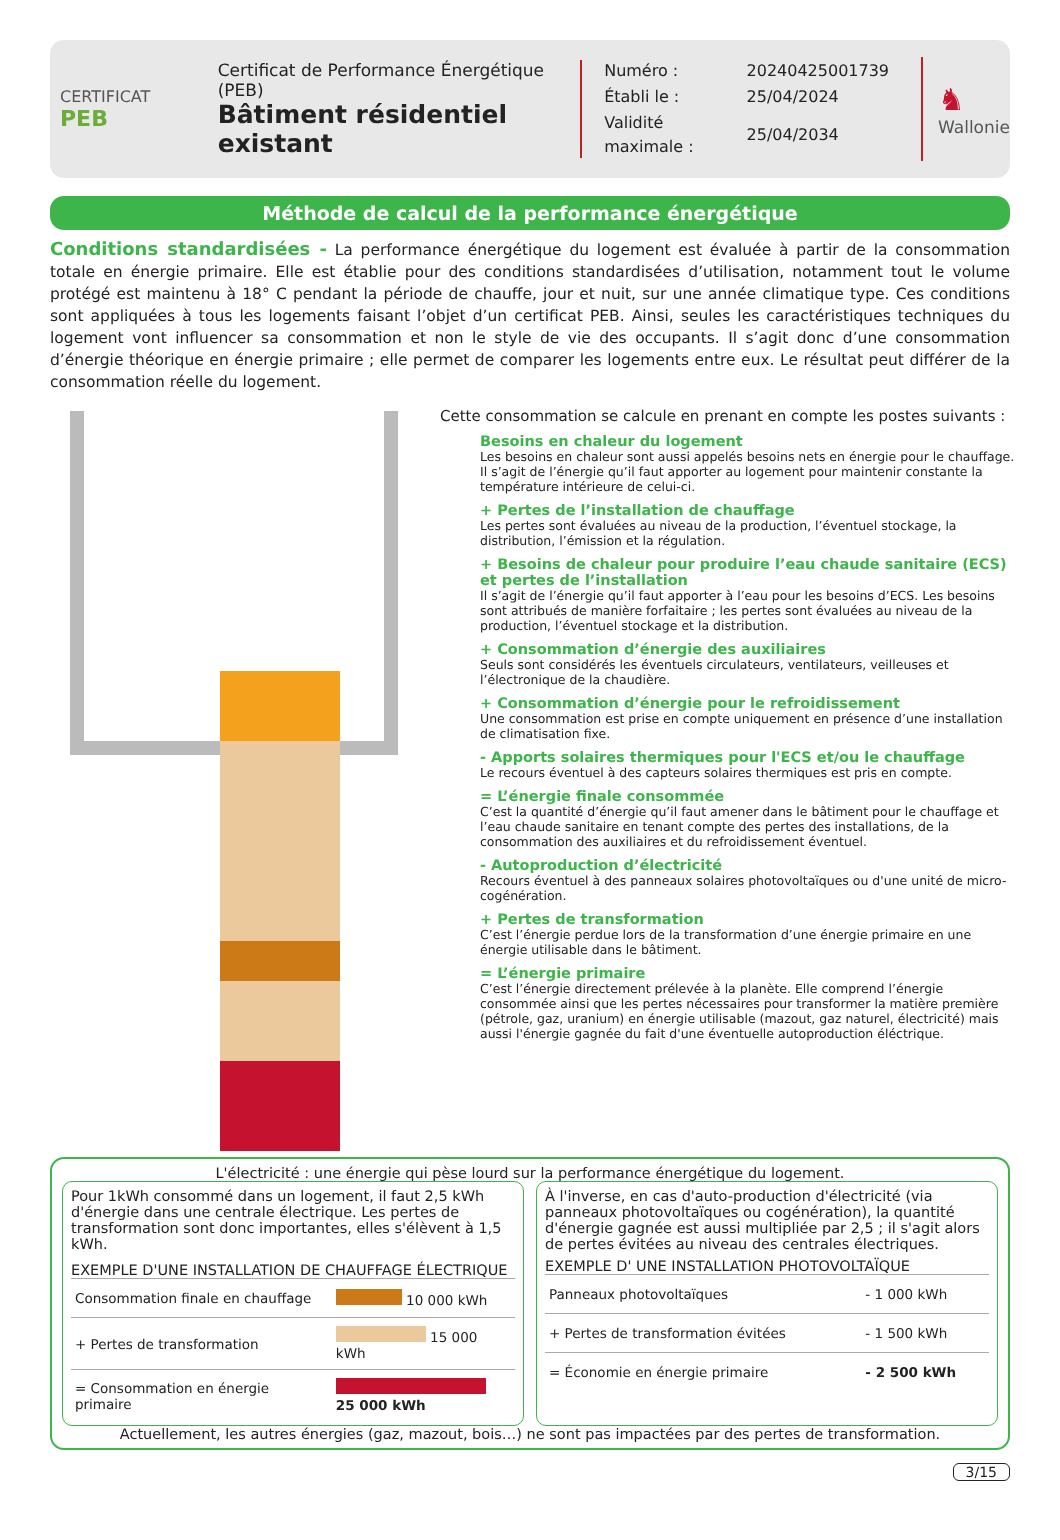CERTIFICAT
PEB
Certificat de Performance Énergétique (PEB)
Bâtiment résidentiel existant
| Numéro : | 20240425001739 |
| Établi le : | 25/04/2024 |
| Validité maximale : | 25/04/2034 |
♞
Wallonie
Méthode de calcul de la performance énergétique
Conditions standardisées - La performance énergétique du logement est évaluée à partir de la consommation totale en énergie primaire. Elle est établie pour des conditions standardisées d’utilisation, notamment tout le volume protégé est maintenu à 18° C pendant la période de chauffe, jour et nuit, sur une année climatique type. Ces conditions sont appliquées à tous les logements faisant l’objet d’un certificat PEB. Ainsi, seules les caractéristiques techniques du logement vont influencer sa consommation et non le style de vie des occupants. Il s’agit donc d’une consommation d’énergie théorique en énergie primaire ; elle permet de comparer les logements entre eux. Le résultat peut différer de la consommation réelle du logement.
Cette consommation se calcule en prenant en compte les postes suivants :
Besoins en chaleur du logement
Les besoins en chaleur sont aussi appelés besoins nets en énergie pour le chauffage.
Il s’agit de l’énergie qu’il faut apporter au logement pour maintenir constante la température intérieure de celui-ci.
+ Pertes de l’installation de chauffage
Les pertes sont évaluées au niveau de la production, l’éventuel stockage, la distribution, l’émission et la régulation.
+ Besoins de chaleur pour produire l’eau chaude sanitaire (ECS) et pertes de l’installation
Il s’agit de l’énergie qu’il faut apporter à l’eau pour les besoins d’ECS. Les besoins sont attribués de manière forfaitaire ; les pertes sont évaluées au niveau de la production, l’éventuel stockage et la distribution.
+ Consommation d’énergie des auxiliaires
Seuls sont considérés les éventuels circulateurs, ventilateurs, veilleuses et l’électronique de la chaudière.
+ Consommation d’énergie pour le refroidissement
Une consommation est prise en compte uniquement en présence d’une installation de climatisation fixe.
- Apports solaires thermiques pour l'ECS et/ou le chauffage
Le recours éventuel à des capteurs solaires thermiques est pris en compte.
= L’énergie finale consommée
C’est la quantité d’énergie qu’il faut amener dans le bâtiment pour le chauffage et l’eau chaude sanitaire en tenant compte des pertes des installations, de la consommation des auxiliaires et du refroidissement éventuel.
- Autoproduction d’électricité
Recours éventuel à des panneaux solaires photovoltaïques ou d'une unité de micro-cogénération.
+ Pertes de transformation
C’est l’énergie perdue lors de la transformation d’une énergie primaire en une énergie utilisable dans le bâtiment.
= L’énergie primaire
C’est l’énergie directement prélevée à la planète. Elle comprend l’énergie consommée ainsi que les pertes nécessaires pour transformer la matière première (pétrole, gaz, uranium) en énergie utilisable (mazout, gaz naturel, électricité) mais aussi l'énergie gagnée du fait d'une éventuelle autoproduction éléctrique.
L'électricité : une énergie qui pèse lourd sur la performance énergétique du logement.
Pour 1kWh consommé dans un logement, il faut 2,5 kWh d'énergie dans une centrale électrique. Les pertes de transformation sont donc importantes, elles s'élèvent à 1,5 kWh.
EXEMPLE D'UNE INSTALLATION DE CHAUFFAGE ÉLECTRIQUE
| Consommation finale en chauffage | 10 000 kWh |
| + Pertes de transformation | 15 000 kWh |
| = Consommation en énergie primaire | 25 000 kWh |
À l'inverse, en cas d'auto-production d'électricité (via panneaux photovoltaïques ou cogénération), la quantité d'énergie gagnée est aussi multipliée par 2,5 ; il s'agit alors de pertes évitées au niveau des centrales électriques.
EXEMPLE D' UNE INSTALLATION PHOTOVOLTAÏQUE
| Panneaux photovoltaïques | - 1 000 kWh |
| + Pertes de transformation évitées | - 1 500 kWh |
| = Économie en énergie primaire | - 2 500 kWh |
Actuellement, les autres énergies (gaz, mazout, bois…) ne sont pas impactées par des pertes de transformation.
3/15